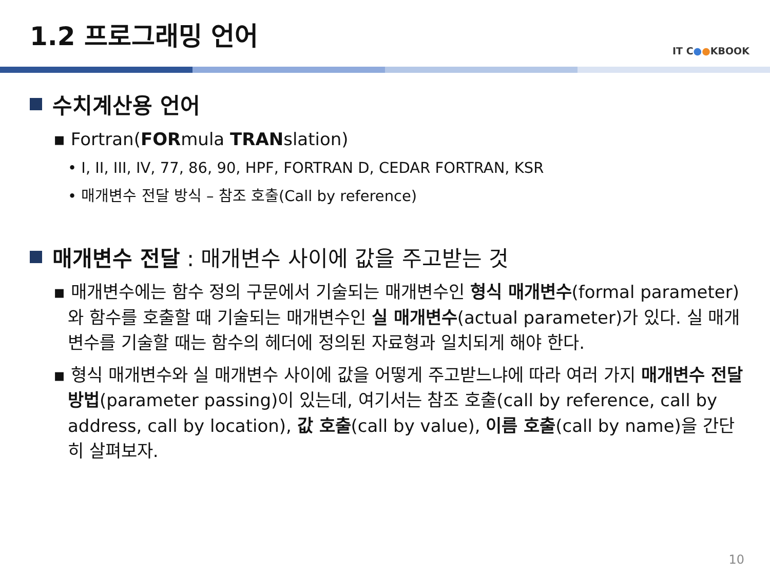1.2 프로그래밍 언어
IT C●●KBOOK
수치계산용 언어
▪ Fortran(FORmula TRANslation)
• I, II, III, IV, 77, 86, 90, HPF, FORTRAN D, CEDAR FORTRAN, KSR
• 매개변수 전달 방식 – 참조 호출(Call by reference)
매개변수 전달 : 매개변수 사이에 값을 주고받는 것
▪ 매개변수에는 함수 정의 구문에서 기술되는 매개변수인 형식 매개변수(formal parameter)와 함수를 호출할 때 기술되는 매개변수인 실 매개변수(actual parameter)가 있다. 실 매개변수를 기술할 때는 함수의 헤더에 정의된 자료형과 일치되게 해야 한다.
▪ 형식 매개변수와 실 매개변수 사이에 값을 어떻게 주고받느냐에 따라 여러 가지 매개변수 전달 방법(parameter passing)이 있는데, 여기서는 참조 호출(call by reference, call by address, call by location), 값 호출(call by value), 이름 호출(call by name)을 간단히 살펴보자.
10